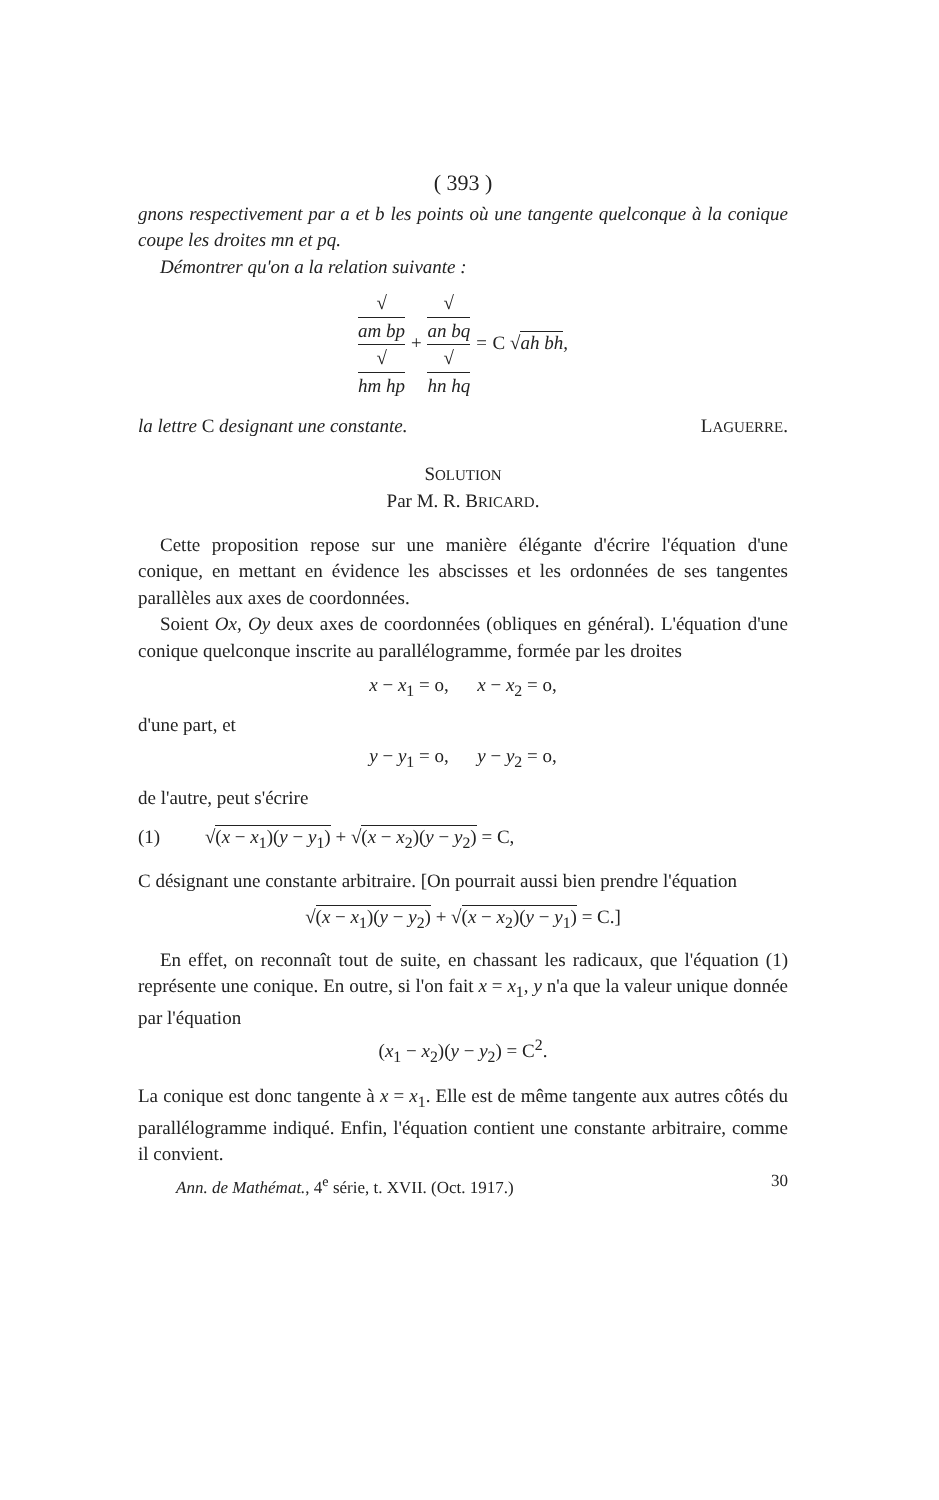( 393 )
gnons respectivement par a et b les points où une tangente quelconque à la conique coupe les droites mn et pq.
Démontrer qu'on a la relation suivante :
√
am bp √
hm hp + √
an bq √
hn hq = C √ah bh,
la lettre C designant une constante. LAGUERRE.
SOLUTION
Par M. R. BRICARD.
Cette proposition repose sur une manière élégante d'écrire l'équation d'une conique, en mettant en évidence les abscisses et les ordonnées de ses tangentes parallèles aux axes de coordonnées.
Soient Ox, Oy deux axes de coordonnées (obliques en général). L'équation d'une conique quelconque inscrite au parallélogramme, formée par les droites
x − x<sub>1</sub> = o, x − x<sub>2</sub> = o,
d'une part, et
y − y<sub>1</sub> = o, y − y<sub>2</sub> = o,
de l'autre, peut s'écrire
(1) √(x − x<sub>1</sub>)(y − y<sub>1</sub>) + √(x − x<sub>2</sub>)(y − y<sub>2</sub>) = C,
C désignant une constante arbitraire. [On pourrait aussi bien prendre l'équation
√(x − x<sub>1</sub>)(y − y<sub>2</sub>) + √(x − x<sub>2</sub>)(y − y<sub>1</sub>) = C.]
En effet, on reconnaît tout de suite, en chassant les radicaux, que l'équation (1) représente une conique. En outre, si l'on fait x = x<sub>1</sub>, y n'a que la valeur unique donnée par l'équation
(x<sub>1</sub> − x<sub>2</sub>)(y − y<sub>2</sub>) = C<sup>2</sup>.
La conique est donc tangente à x = x<sub>1</sub>. Elle est de même tangente aux autres côtés du parallélogramme indiqué. Enfin, l'équation contient une constante arbitraire, comme il convient.
Ann. de Mathémat., 4<sup>e</sup> série, t. XVII. (Oct. 1917.) 30